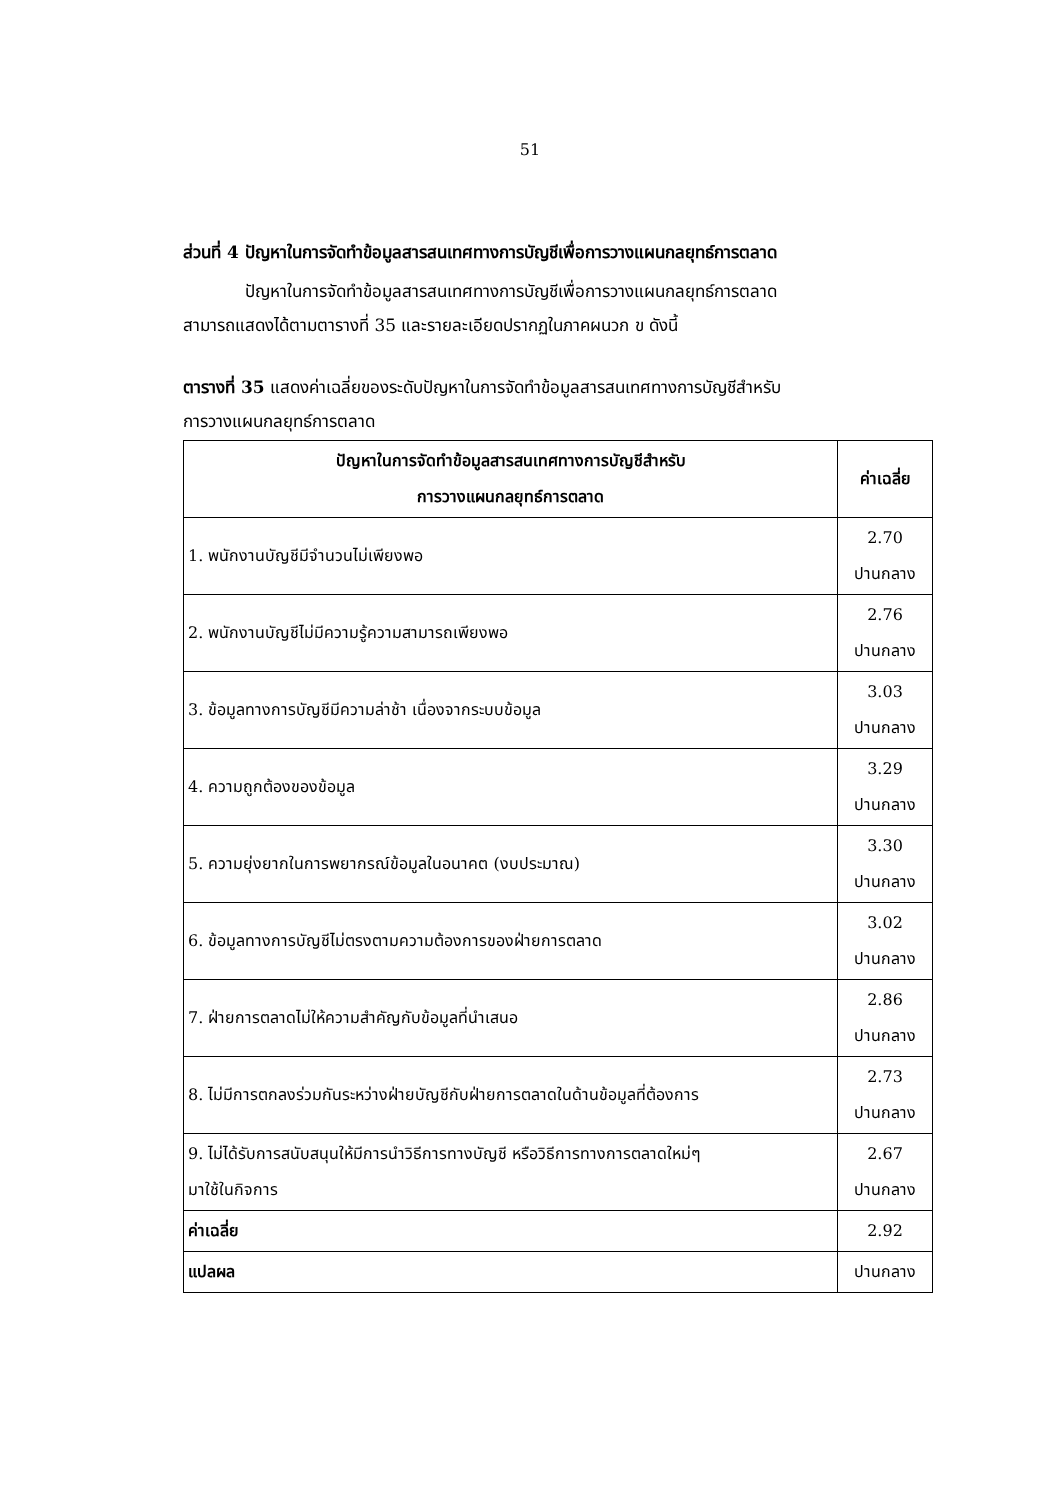51
ส่วนที่ 4 ปัญหาในการจัดทำข้อมูลสารสนเทศทางการบัญชีเพื่อการวางแผนกลยุทธ์การตลาด
ปัญหาในการจัดทำข้อมูลสารสนเทศทางการบัญชีเพื่อการวางแผนกลยุทธ์การตลาด
สามารถแสดงได้ตามตารางที่ 35 และรายละเอียดปรากฏในภาคผนวก ข ดังนี้
ตารางที่ 35 แสดงค่าเฉลี่ยของระดับปัญหาในการจัดทำข้อมูลสารสนเทศทางการบัญชีสำหรับ
การวางแผนกลยุทธ์การตลาด
| ปัญหาในการจัดทำข้อมูลสารสนเทศทางการบัญชีสำหรับ การวางแผนกลยุทธ์การตลาด | ค่าเฉลี่ย |
| --- | --- |
| 1. พนักงานบัญชีมีจำนวนไม่เพียงพอ | 2.70 ปานกลาง |
| 2. พนักงานบัญชีไม่มีความรู้ความสามารถเพียงพอ | 2.76 ปานกลาง |
| 3. ข้อมูลทางการบัญชีมีความล่าช้า เนื่องจากระบบข้อมูล | 3.03 ปานกลาง |
| 4. ความถูกต้องของข้อมูล | 3.29 ปานกลาง |
| 5. ความยุ่งยากในการพยากรณ์ข้อมูลในอนาคต (งบประมาณ) | 3.30 ปานกลาง |
| 6. ข้อมูลทางการบัญชีไม่ตรงตามความต้องการของฝ่ายการตลาด | 3.02 ปานกลาง |
| 7. ฝ่ายการตลาดไม่ให้ความสำคัญกับข้อมูลที่นำเสนอ | 2.86 ปานกลาง |
| 8. ไม่มีการตกลงร่วมกันระหว่างฝ่ายบัญชีกับฝ่ายการตลาดในด้านข้อมูลที่ต้องการ | 2.73 ปานกลาง |
| 9. ไม่ได้รับการสนับสนุนให้มีการนำวิธีการทางบัญชี หรือวิธีการทางการตลาดใหม่ๆ มาใช้ในกิจการ | 2.67 ปานกลาง |
| ค่าเฉลี่ย | 2.92 |
| แปลผล | ปานกลาง |